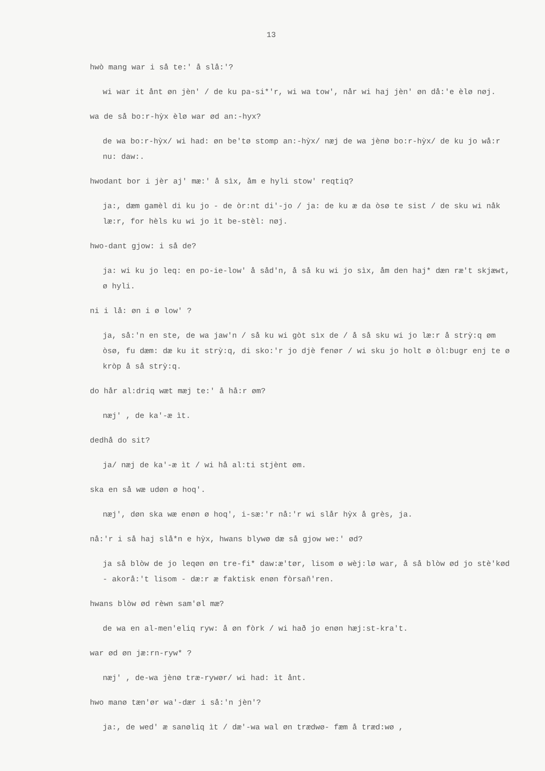13
hwò mang war i så te:' å slå:'?
wi war it ånt øn jèn' / de ku pa-si*'r, wi wa tow', når wi haj jèn' øn då:'e èlø nøj.
wa de så bo:r-hỳx èlø war ød an:-hyx?
de wa bo:r-hỳx/ wi had: øn be'tø stomp an:-hỳx/ næj de wa jènø bo:r-hỳx/ de ku jo wå:r nu: daw:.
hwodant bor i jèr aj' mæ:' å sìx, åm e hyli stow' reqtiq?
ja:, dæm gamèl di ku jo - de òr:nt di'-jo / ja: de ku æ da òsø te sist / de sku wi nåk læ:r, for hèls ku wi jo ìt be-stèl: nøj.
hwo-dant gjow: i så de?
ja: wi ku jo leq: en po-ie-low' å såd'n, å så ku wi jo sìx, åm den haj* dæn ræ't skjæwt, ø hyli.
ni i lå: øn i ø low' ?
ja, så:'n en ste, de wa jaw'n / så ku wi gòt sìx de / å så sku wi jo læ:r å strỳ:q øm òsø, fu dæm: dæ ku it strỳ:q, di sko:'r jo djè fenør / wi sku jo holt ø òl:bugr enj te ø kròp å så strỳ:q.
do hår al:driq wæt mæj te:' å hå:r øm?
næj' , de ka'-æ ìt.
dedhå do sit?
ja/ næj de ka'-æ ìt / wi hå al:ti stjènt øm.
ska en så wæ udøn ø hoq'.
næj', døn ska wæ enøn ø hoq', i-sæ:'r nå:'r wi slår hỳx å grès, ja.
nå:'r i så haj slå*n e hỳx, hwans blywø dæ så gjow we:' ød?
ja så blòw de jo leqøn øn tre-fi* daw:æ'tør, lisom ø wèj:lø war, å så blòw ød jo stè'kød - akorå:'t lisom - dæ:r æ faktisk enøn fòrsañ'ren.
hwans blòw ød rèwn sam'øl mæ?
de wa en al-men'eliq ryw: å øn fòrk / wi hað jo enøn hæj:st-kra't.
war ød øn jæ:rn-ryw* ?
næj' , de-wa jènø træ-rywør/ wi had: ìt ånt.
hwo manø tæn'ør wa'-dær i så:'n jèn'?
ja:, de wed' æ sanøliq ìt / dæ'-wa wal øn trædwø- fæm å træd:wø ,